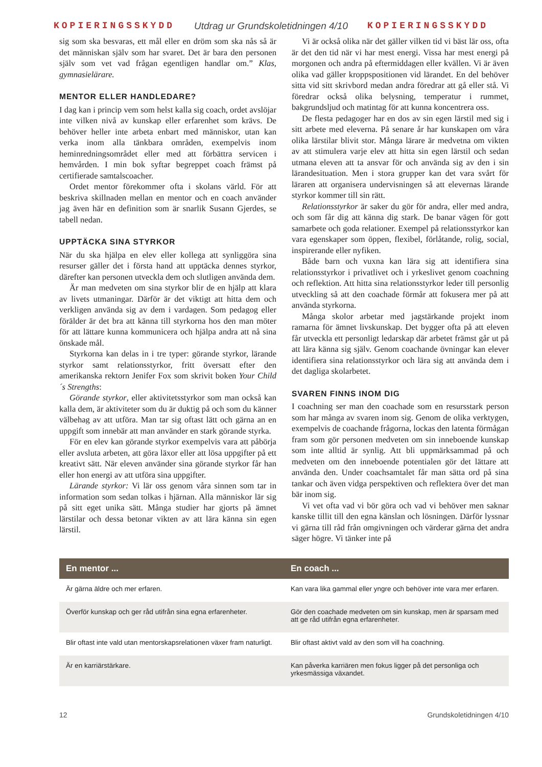KOPIERINGSSKYDD Utdrag ur Grundskoletidningen 4/10 KOPIERINGSSKYDD
sig som ska besvaras, ett mål eller en dröm som ska nås så är det människan själv som har svaret. Det är bara den personen själv som vet vad frågan egentligen handlar om.” Klas, gymnasielärare.
MENTOR ELLER HANDLEDARE?
I dag kan i princip vem som helst kalla sig coach, ordet avslöjar inte vilken nivå av kunskap eller erfarenhet som krävs. De behöver heller inte arbeta enbart med människor, utan kan verka inom alla tänkbara områden, exempelvis inom heminredningsområdet eller med att förbättra servicen i hemvården. I min bok syftar begreppet coach främst på certifierade samtalscoacher.
Ordet mentor förekommer ofta i skolans värld. För att beskriva skillnaden mellan en mentor och en coach använder jag även här en definition som är snarlik Susann Gjerdes, se tabell nedan.
UPPTÄCKA SINA STYRKOR
När du ska hjälpa en elev eller kollega att synliggöra sina resurser gäller det i första hand att upptäcka dennes styrkor, därefter kan personen utveckla dem och slutligen använda dem.
Är man medveten om sina styrkor blir de en hjälp att klara av livets utmaningar. Därför är det viktigt att hitta dem och verkligen använda sig av dem i vardagen. Som pedagog eller förälder är det bra att känna till styrkorna hos den man möter för att lättare kunna kommunicera och hjälpa andra att nå sina önskade mål.
Styrkorna kan delas in i tre typer: görande styrkor, lärande styrkor samt relationsstyrkor, fritt översatt efter den amerikanska rektorn Jenifer Fox som skrivit boken Your Child´s Strengths:
Görande styrkor, eller aktivitetsstyrkor som man också kan kalla dem, är aktiviteter som du är duktig på och som du känner välbehag av att utföra. Man tar sig oftast lätt och gärna an en uppgift som innebär att man använder en stark görande styrka.
För en elev kan görande styrkor exempelvis vara att påbörja eller avsluta arbeten, att göra läxor eller att lösa uppgifter på ett kreativt sätt. När eleven använder sina görande styrkor får han eller hon energi av att utföra sina uppgifter.
Lärande styrkor: Vi lär oss genom våra sinnen som tar in information som sedan tolkas i hjärnan. Alla människor lär sig på sitt eget unika sätt. Många studier har gjorts på ämnet lärstilar och dessa betonar vikten av att lära känna sin egen lärstil.
Vi är också olika när det gäller vilken tid vi bäst lär oss, ofta är det den tid när vi har mest energi. Vissa har mest energi på morgonen och andra på eftermiddagen eller kvällen. Vi är även olika vad gäller kroppspositionen vid lärandet. En del behöver sitta vid sitt skrivbord medan andra föredrar att gå eller stå. Vi föredrar också olika belysning, temperatur i rummet, bakgrundsljud och matintag för att kunna koncentrera oss.
De flesta pedagoger har en dos av sin egen lärstil med sig i sitt arbete med eleverna. På senare år har kunskapen om våra olika lärstilar blivit stor. Många lärare är medvetna om vikten av att stimulera varje elev att hitta sin egen lärstil och sedan utmana eleven att ta ansvar för och använda sig av den i sin lärandesituation. Men i stora grupper kan det vara svårt för läraren att organisera undervisningen så att elevernas lärande styrkor kommer till sin rätt.
Relationsstyrkor är saker du gör för andra, eller med andra, och som får dig att känna dig stark. De banar vägen för gott samarbete och goda relationer. Exempel på relationsstyrkor kan vara egenskaper som öppen, flexibel, förlåtande, rolig, social, inspirerande eller nyfiken.
Både barn och vuxna kan lära sig att identifiera sina relationsstyrkor i privatlivet och i yrkeslivet genom coachning och reflektion. Att hitta sina relationsstyrkor leder till personlig utveckling så att den coachade förmår att fokusera mer på att använda styrkorna.
Många skolor arbetar med jagstärkande projekt inom ramarna för ämnet livskunskap. Det bygger ofta på att eleven får utveckla ett personligt ledarskap där arbetet främst går ut på att lära känna sig själv. Genom coachande övningar kan elever identifiera sina relationsstyrkor och lära sig att använda dem i det dagliga skolarbetet.
SVAREN FINNS INOM DIG
I coachning ser man den coachade som en resursstark person som har många av svaren inom sig. Genom de olika verktygen, exempelvis de coachande frågorna, lockas den latenta förmågan fram som gör personen medveten om sin inneboende kunskap som inte alltid är synlig. Att bli uppmärksammad på och medveten om den inneboende potentialen gör det lättare att använda den. Under coachsamtalet får man sätta ord på sina tankar och även vidga perspektiven och reflektera över det man bär inom sig.
Vi vet ofta vad vi bör göra och vad vi behöver men saknar kanske tillit till den egna känslan och lösningen. Därför lyssnar vi gärna till råd från omgivningen och värderar gärna det andra säger högre. Vi tänker inte på
| En mentor ... | En coach ... |
| --- | --- |
| Är gärna äldre och mer erfaren. | Kan vara lika gammal eller yngre och behöver inte vara mer erfaren. |
| Överför kunskap och ger råd utifrån sina egna erfarenheter. | Gör den coachade medveten om sin kunskap, men är sparsam med att ge råd utifrån egna erfarenheter. |
| Blir oftast inte vald utan mentorskapsrelationen växer fram naturligt. | Blir oftast aktivt vald av den som vill ha coachning. |
| Är en karriärstärkare. | Kan påverka karriären men fokus ligger på det personliga och yrkesmässiga växandet. |
12 Grundskoletidningen 4/10